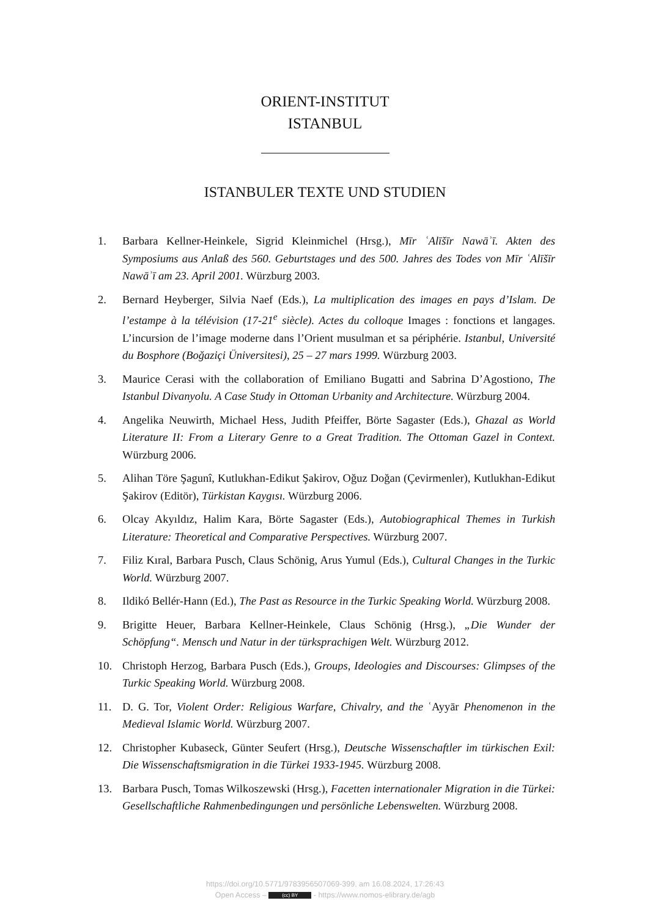ORIENT-INSTITUT
ISTANBUL
ISTANBULER TEXTE UND STUDIEN
1. Barbara Kellner-Heinkele, Sigrid Kleinmichel (Hrsg.), Mīr ʿAlīšīr Nawāʾī. Akten des Symposiums aus Anlaß des 560. Geburtstages und des 500. Jahres des Todes von Mīr ʿAlīšīr Nawāʾī am 23. April 2001. Würzburg 2003.
2. Bernard Heyberger, Silvia Naef (Eds.), La multiplication des images en pays d’Islam. De l’estampe à la télévision (17-21<sup>e</sup> siècle). Actes du colloque Images : fonctions et langages. L’incursion de l’image moderne dans l’Orient musulman et sa périphérie. Istanbul, Université du Bosphore (Boğaziçi Üniversitesi), 25 – 27 mars 1999. Würzburg 2003.
3. Maurice Cerasi with the collaboration of Emiliano Bugatti and Sabrina D’Agostiono, The Istanbul Divanyolu. A Case Study in Ottoman Urbanity and Architecture. Würzburg 2004.
4. Angelika Neuwirth, Michael Hess, Judith Pfeiffer, Börte Sagaster (Eds.), Ghazal as World Literature II: From a Literary Genre to a Great Tradition. The Ottoman Gazel in Context. Würzburg 2006.
5. Alihan Töre Şagunî, Kutlukhan-Edikut Şakirov, Oğuz Doğan (Çevirmenler), Kutlukhan-Edikut Şakirov (Editör), Türkistan Kaygısı. Würzburg 2006.
6. Olcay Akyıldız, Halim Kara, Börte Sagaster (Eds.), Autobiographical Themes in Turkish Literature: Theoretical and Comparative Perspectives. Würzburg 2007.
7. Filiz Kıral, Barbara Pusch, Claus Schönig, Arus Yumul (Eds.), Cultural Changes in the Turkic World. Würzburg 2007.
8. Ildikó Bellér-Hann (Ed.), The Past as Resource in the Turkic Speaking World. Würzburg 2008.
9. Brigitte Heuer, Barbara Kellner-Heinkele, Claus Schönig (Hrsg.), „Die Wunder der Schöpfung“. Mensch und Natur in der türksprachigen Welt. Würzburg 2012.
10. Christoph Herzog, Barbara Pusch (Eds.), Groups, Ideologies and Discourses: Glimpses of the Turkic Speaking World. Würzburg 2008.
11. D. G. Tor, Violent Order: Religious Warfare, Chivalry, and the ʿAyyār Phenomenon in the Medieval Islamic World. Würzburg 2007.
12. Christopher Kubaseck, Günter Seufert (Hrsg.), Deutsche Wissenschaftler im türkischen Exil: Die Wissenschaftsmigration in die Türkei 1933-1945. Würzburg 2008.
13. Barbara Pusch, Tomas Wilkoszewski (Hrsg.), Facetten internationaler Migration in die Türkei: Gesellschaftliche Rahmenbedingungen und persönliche Lebenswelten. Würzburg 2008.
https://doi.org/10.5771/9783956507069-399, am 16.08.2024, 17:26:43
Open Access – (cc) BY - https://www.nomos-elibrary.de/agb